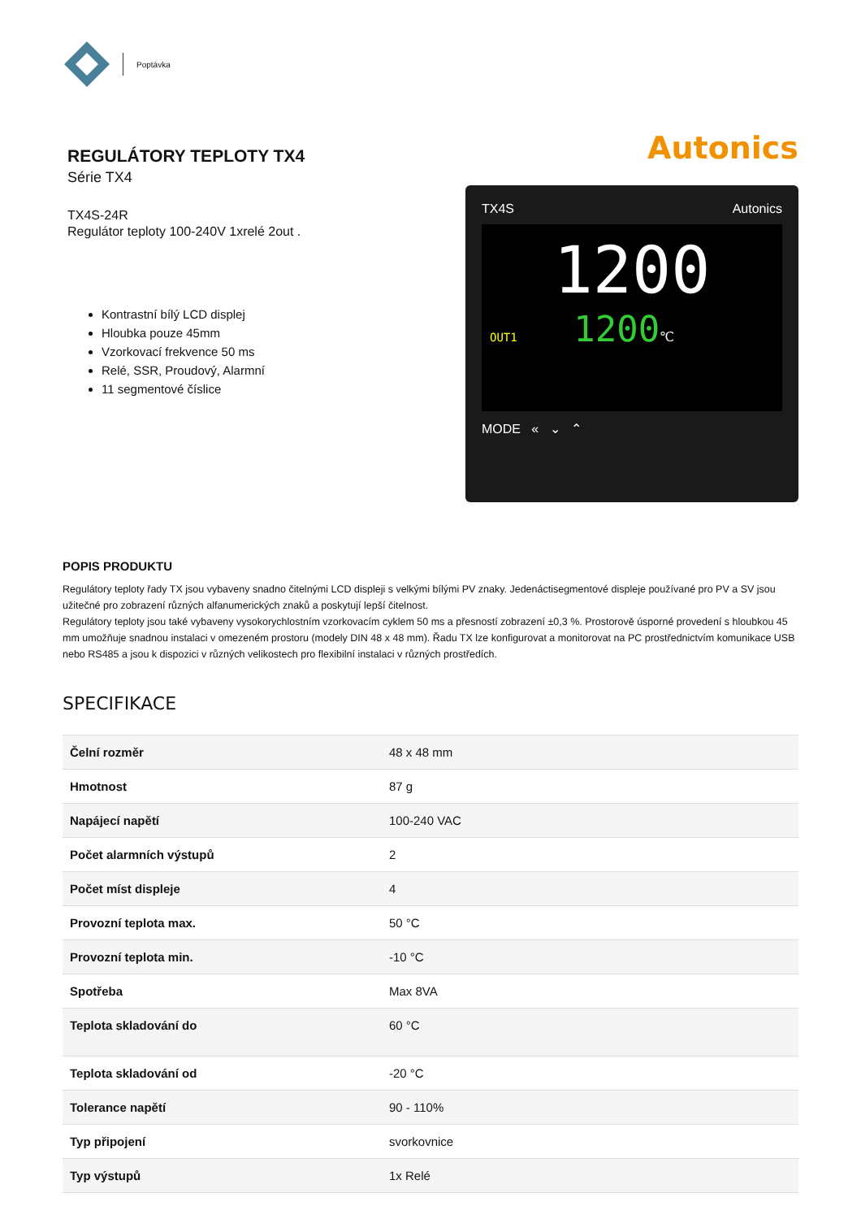Poptávka
REGULÁTORY TEPLOTY TX4
Série TX4
TX4S-24R
Regulátor teploty 100-240V 1xrelé 2out .
Kontrastní bílý LCD displej
Hloubka pouze 45mm
Vzorkovací frekvence 50 ms
Relé, SSR, Proudový, Alarmní
11 segmentové číslice
Autonics
TX4S Autonics
1200
OUT1 1200℃
MODE « ⌄ ⌃
POPIS PRODUKTU
Regulátory teploty řady TX jsou vybaveny snadno čitelnými LCD displeji s velkými bílými PV znaky. Jedenáctisegmentové displeje používané pro PV a SV jsou užitečné pro zobrazení různých alfanumerických znaků a poskytují lepší čitelnost.
Regulátory teploty jsou také vybaveny vysokorychlostním vzorkovacím cyklem 50 ms a přesností zobrazení ±0,3 %. Prostorově úsporné provedení s hloubkou 45 mm umožňuje snadnou instalaci v omezeném prostoru (modely DIN 48 x 48 mm). Řadu TX lze konfigurovat a monitorovat na PC prostřednictvím komunikace USB nebo RS485 a jsou k dispozici v různých velikostech pro flexibilní instalaci v různých prostředích.
SPECIFIKACE
| Čelní rozměr | 48 x 48 mm |
| Hmotnost | 87 g |
| Napájecí napětí | 100-240 VAC |
| Počet alarmních výstupů | 2 |
| Počet míst displeje | 4 |
| Provozní teplota max. | 50 °C |
| Provozní teplota min. | -10 °C |
| Spotřeba | Max 8VA |
| Teplota skladování do | 60 °C |
| Teplota skladování od | -20 °C |
| Tolerance napětí | 90 - 110% |
| Typ připojení | svorkovnice |
| Typ výstupů | 1x Relé |